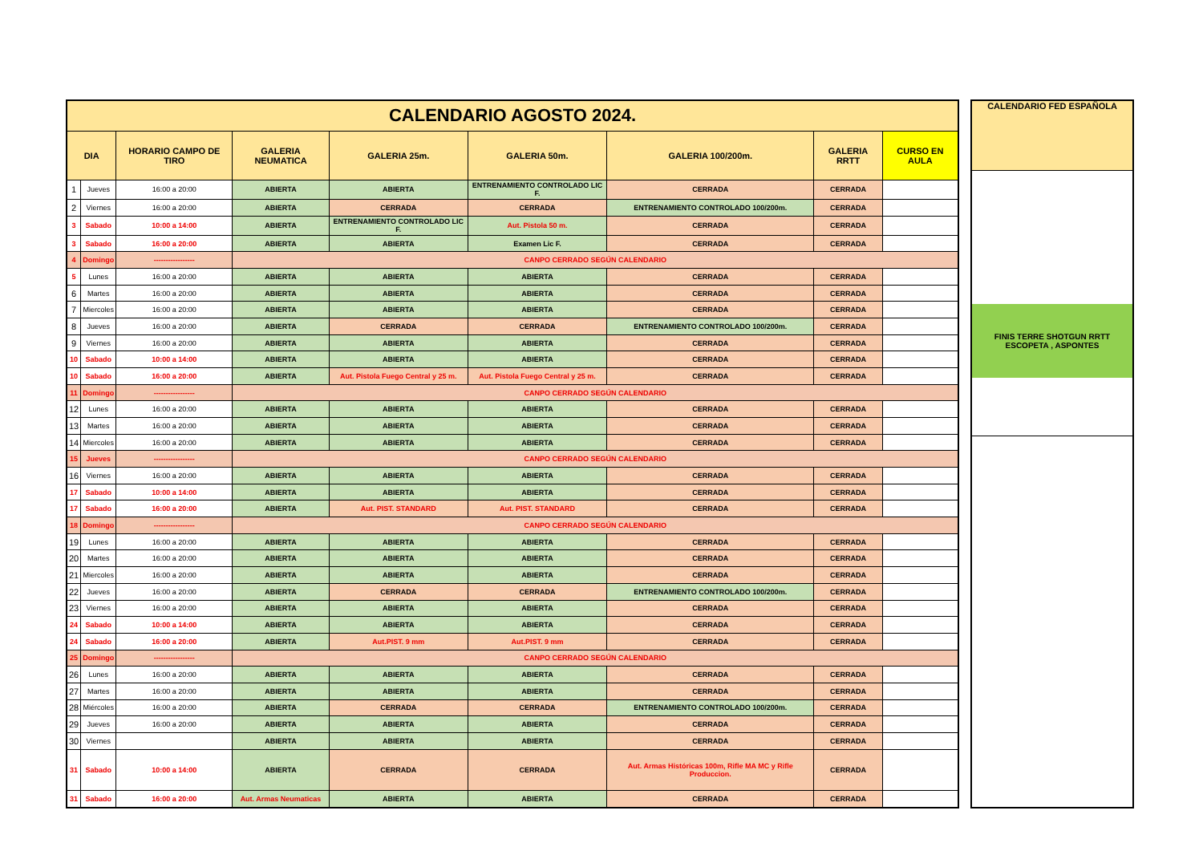| CALENDARIO AGOSTO 2024. | | | | | | | | |
| DIA | | HORARIO CAMPO DE TIRO | GALERIA NEUMATICA | GALERIA 25m. | GALERIA 50m. | GALERIA 100/200m. | GALERIA RRTT | CURSO EN AULA |
| 1 | Jueves | 16:00 a 20:00 | ABIERTA | ABIERTA | ENTRENAMIENTO CONTROLADO LIC F. | CERRADA | CERRADA | |
| 2 | Viernes | 16:00 a 20:00 | ABIERTA | CERRADA | CERRADA | ENTRENAMIENTO CONTROLADO 100/200m. | CERRADA | |
| 3 | Sabado | 10:00 a 14:00 | ABIERTA | ENTRENAMIENTO CONTROLADO LIC F. | Aut. Pistola 50 m. | CERRADA | CERRADA | |
| 3 | Sabado | 16:00 a 20:00 | ABIERTA | ABIERTA | Examen Lic F. | CERRADA | CERRADA | |
| 4 | Domingo | ----------------- | CANPO CERRADO SEGÚN CALENDARIO | | | | | |
| 5 | Lunes | 16:00 a 20:00 | ABIERTA | ABIERTA | ABIERTA | CERRADA | CERRADA | |
| 6 | Martes | 16:00 a 20:00 | ABIERTA | ABIERTA | ABIERTA | CERRADA | CERRADA | |
| 7 | Miercoles | 16:00 a 20:00 | ABIERTA | ABIERTA | ABIERTA | CERRADA | CERRADA | |
| 8 | Jueves | 16:00 a 20:00 | ABIERTA | CERRADA | CERRADA | ENTRENAMIENTO CONTROLADO 100/200m. | CERRADA | |
| 9 | Viernes | 16:00 a 20:00 | ABIERTA | ABIERTA | ABIERTA | CERRADA | CERRADA | |
| 10 | Sabado | 10:00 a 14:00 | ABIERTA | ABIERTA | ABIERTA | CERRADA | CERRADA | |
| 10 | Sabado | 16:00 a 20:00 | ABIERTA | Aut. Pistola Fuego Central y 25 m. | Aut. Pistola Fuego Central y 25 m. | CERRADA | CERRADA | |
| 11 | Domingo | ----------------- | CANPO CERRADO SEGÚN CALENDARIO | | | | | |
| 12 | Lunes | 16:00 a 20:00 | ABIERTA | ABIERTA | ABIERTA | CERRADA | CERRADA | |
| 13 | Martes | 16:00 a 20:00 | ABIERTA | ABIERTA | ABIERTA | CERRADA | CERRADA | |
| 14 | Miercoles | 16:00 a 20:00 | ABIERTA | ABIERTA | ABIERTA | CERRADA | CERRADA | |
| 15 | Jueves | ----------------- | CANPO CERRADO SEGÚN CALENDARIO | | | | | |
| 16 | Viernes | 16:00 a 20:00 | ABIERTA | ABIERTA | ABIERTA | CERRADA | CERRADA | |
| 17 | Sabado | 10:00 a 14:00 | ABIERTA | ABIERTA | ABIERTA | CERRADA | CERRADA | |
| 17 | Sabado | 16:00 a 20:00 | ABIERTA | Aut. PIST. STANDARD | Aut. PIST. STANDARD | CERRADA | CERRADA | |
| 18 | Domingo | ----------------- | CANPO CERRADO SEGÚN CALENDARIO | | | | | |
| 19 | Lunes | 16:00 a 20:00 | ABIERTA | ABIERTA | ABIERTA | CERRADA | CERRADA | |
| 20 | Martes | 16:00 a 20:00 | ABIERTA | ABIERTA | ABIERTA | CERRADA | CERRADA | |
| 21 | Miercoles | 16:00 a 20:00 | ABIERTA | ABIERTA | ABIERTA | CERRADA | CERRADA | |
| 22 | Jueves | 16:00 a 20:00 | ABIERTA | CERRADA | CERRADA | ENTRENAMIENTO CONTROLADO 100/200m. | CERRADA | |
| 23 | Viernes | 16:00 a 20:00 | ABIERTA | ABIERTA | ABIERTA | CERRADA | CERRADA | |
| 24 | Sabado | 10:00 a 14:00 | ABIERTA | ABIERTA | ABIERTA | CERRADA | CERRADA | |
| 24 | Sabado | 16:00 a 20:00 | ABIERTA | Aut.PIST. 9 mm | Aut.PIST. 9 mm | CERRADA | CERRADA | |
| 25 | Domingo | ----------------- | CANPO CERRADO SEGÚN CALENDARIO | | | | | |
| 26 | Lunes | 16:00 a 20:00 | ABIERTA | ABIERTA | ABIERTA | CERRADA | CERRADA | |
| 27 | Martes | 16:00 a 20:00 | ABIERTA | ABIERTA | ABIERTA | CERRADA | CERRADA | |
| 28 | Miércoles | 16:00 a 20:00 | ABIERTA | CERRADA | CERRADA | ENTRENAMIENTO CONTROLADO 100/200m. | CERRADA | |
| 29 | Jueves | 16:00 a 20:00 | ABIERTA | ABIERTA | ABIERTA | CERRADA | CERRADA | |
| 30 | Viernes | | ABIERTA | ABIERTA | ABIERTA | CERRADA | CERRADA | |
| 31 | Sabado | 10:00 a 14:00 | ABIERTA | CERRADA | CERRADA | Aut. Armas Históricas 100m, Rifle MA MC y Rifle Produccion. | CERRADA | |
| 31 | Sabado | 16:00 a 20:00 | Aut. Armas Neumaticas | ABIERTA | ABIERTA | CERRADA | CERRADA | |
| CALENDARIO FED ESPAÑOLA |
| --- |
| FINIS TERRE SHOTGUN RRTT ESCOPETA , ASPONTES |